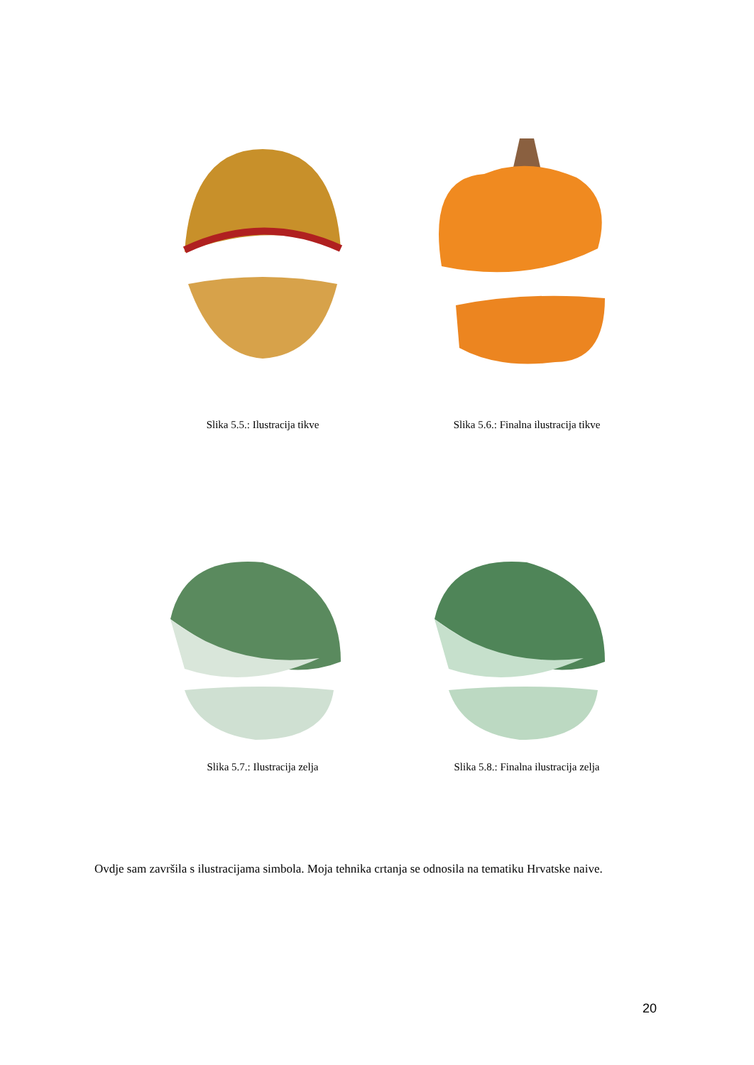Slika 5.5.: Ilustracija tikve Slika 5.6.: Finalna ilustracija tikve
Slika 5.7.: Ilustracija zelja Slika 5.8.: Finalna ilustracija zelja
Ovdje sam završila s ilustracijama simbola. Moja tehnika crtanja se odnosila na tematiku Hrvatske naive.
20